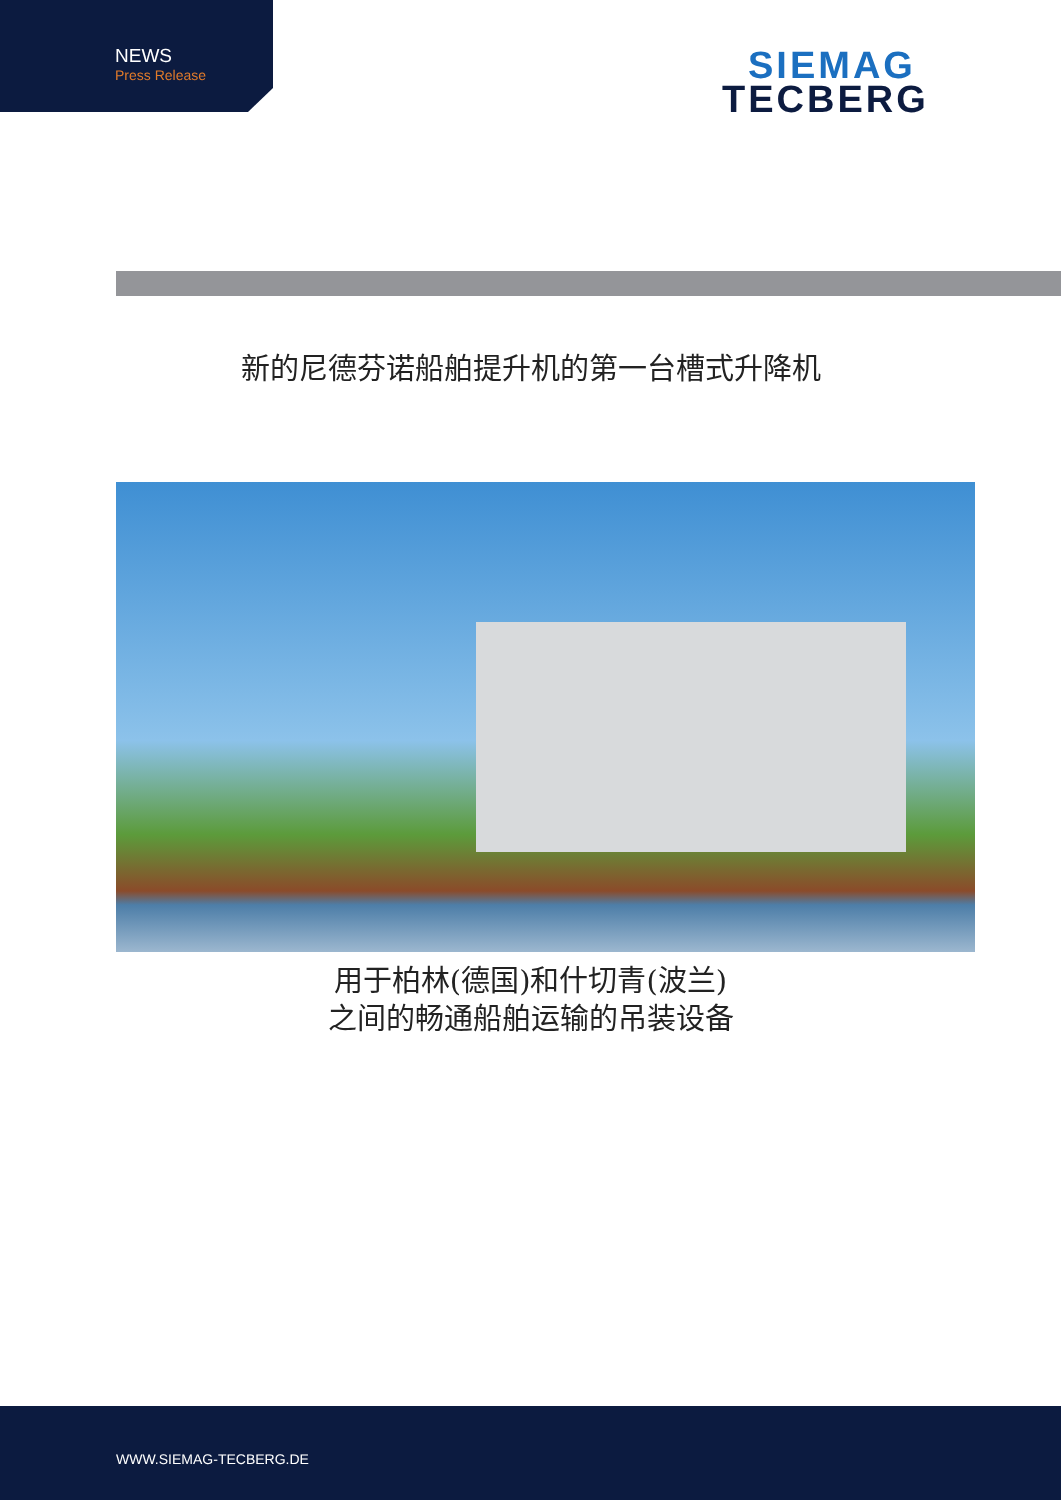NEWS
Press Release
SIEMAG
TECBERG
新的尼德芬诺船舶提升机的第一台槽式升降机
用于柏林(德国)和什切青(波兰)
之间的畅通船舶运输的吊装设备
WWW.SIEMAG-TECBERG.DE